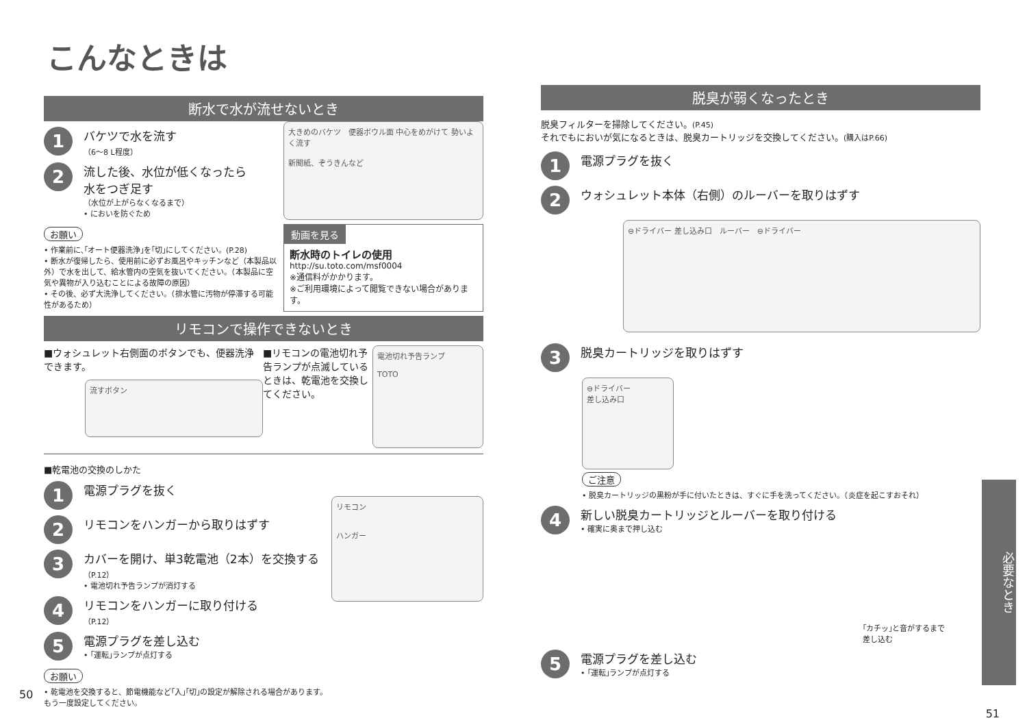こんなときは
断水で水が流せないとき
1
バケツで水を流す
（6～8 L程度）
2
流した後、水位が低くなったら
水をつぎ足す
（水位が上がらなくなるまで）
• においを防ぐため
お願い
• 作業前に､｢オート便器洗浄｣を｢切｣にしてください。(P.28)
• 断水が復帰したら、使用前に必ずお風呂やキッチンなど（本製品以外）で水を出して、給水管内の空気を抜いてください。（本製品に空気や異物が入り込むことによる故障の原因）
• その後、必ず大洗浄してください。（排水管に汚物が停滞する可能性があるため）
大きめのバケツ　便器ボウル面 中心をめがけて 勢いよく流す
新聞紙、ぞうきんなど
動画を見る
断水時のトイレの使用
http://su.toto.com/msf0004
※通信料がかかります。
※ご利用環境によって閲覧できない場合があります。
リモコンで操作できないとき
■ウォシュレット右側面のボタンでも、便器洗浄できます。
流すボタン
■リモコンの電池切れ予告ランプが点滅しているときは、乾電池を交換してください。
電池切れ予告ランプ
TOTO
■乾電池の交換のしかた
1
電源プラグを抜く
2
リモコンをハンガーから取りはずす
3
カバーを開け、単3乾電池（2本）を交換する
（P.12）
• 電池切れ予告ランプが消灯する
4
リモコンをハンガーに取り付ける
（P.12）
5
電源プラグを差し込む
• ｢運転｣ランプが点灯する
リモコン
ハンガー
お願い
• 乾電池を交換すると、節電機能など｢入｣｢切｣の設定が解除される場合があります。
もう一度設定してください。
50
脱臭が弱くなったとき
脱臭フィルターを掃除してください。(P.45)
それでもにおいが気になるときは、脱臭カートリッジを交換してください。(購入はP.66)
1
電源プラグを抜く
2
ウォシュレット本体（右側）のルーバーを取りはずす
⊖ドライバー 差し込み口　ルーバー　⊖ドライバー
3
脱臭カートリッジを取りはずす
⊖ドライバー
差し込み口
ご注意
• 脱臭カートリッジの黒粉が手に付いたときは、すぐに手を洗ってください。（炎症を起こすおそれ）
4
新しい脱臭カートリッジとルーバーを取り付ける
• 確実に奥まで押し込む
｢カチッ｣と音がするまで
差し込む
5
電源プラグを差し込む
• ｢運転｣ランプが点灯する
必要なとき
51